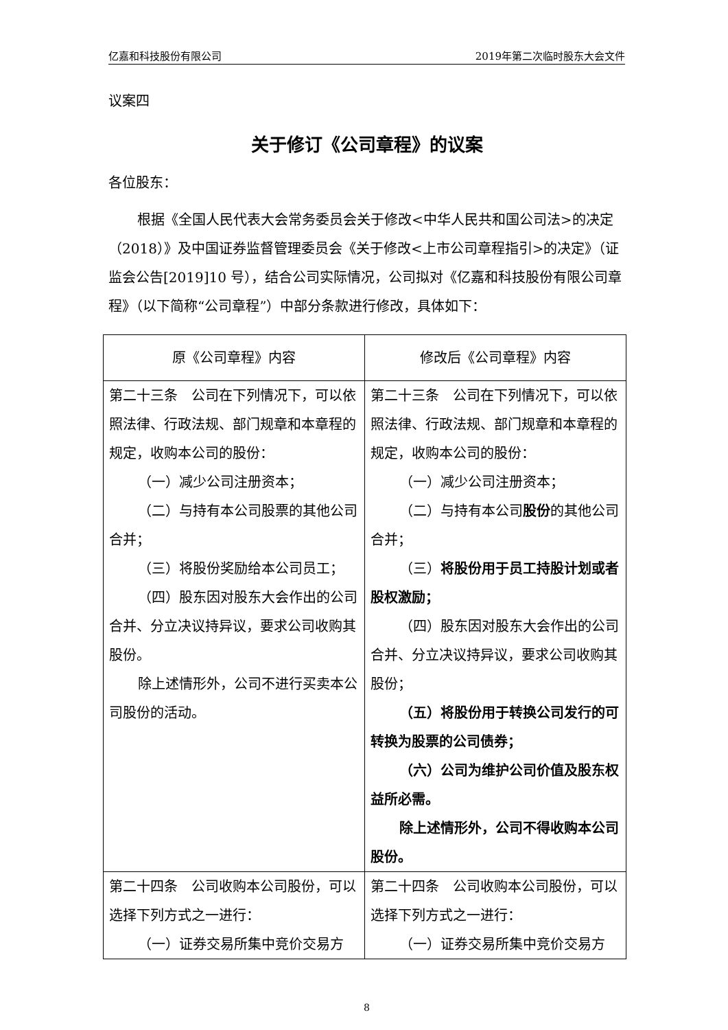亿嘉和科技股份有限公司 2019年第二次临时股东大会文件
议案四
关于修订《公司章程》的议案
各位股东：
根据《全国人民代表大会常务委员会关于修改<中华人民共和国公司法>的决定（2018）》及中国证券监督管理委员会《关于修改<上市公司章程指引>的决定》（证监会公告[2019]10 号），结合公司实际情况，公司拟对《亿嘉和科技股份有限公司章程》（以下简称“公司章程”）中部分条款进行修改，具体如下：
| 原《公司章程》内容 | 修改后《公司章程》内容 |
| --- | --- |
| 第二十三条 公司在下列情况下，可以依照法律、行政法规、部门规章和本章程的规定，收购本公司的股份： （一）减少公司注册资本； （二）与持有本公司股票的其他公司合并； （三）将股份奖励给本公司员工； （四）股东因对股东大会作出的公司合并、分立决议持异议，要求公司收购其股份。 除上述情形外，公司不进行买卖本公司股份的活动。 | 第二十三条 公司在下列情况下，可以依照法律、行政法规、部门规章和本章程的规定，收购本公司的股份： （一）减少公司注册资本； （二）与持有本公司 股份 的其他公司合并； （三） 将股份用于员工持股计划或者股权激励； （四）股东因对股东大会作出的公司合并、分立决议持异议，要求公司收购其股份； （五）将股份用于转换公司发行的可转换为股票的公司债券； （六）公司为维护公司价值及股东权益所必需。 除上述情形外，公司不得收购本公司股份。 |
| 第二十四条 公司收购本公司股份，可以选择下列方式之一进行： （一）证券交易所集中竞价交易方 | 第二十四条 公司收购本公司股份，可以选择下列方式之一进行： （一）证券交易所集中竞价交易方 |
8